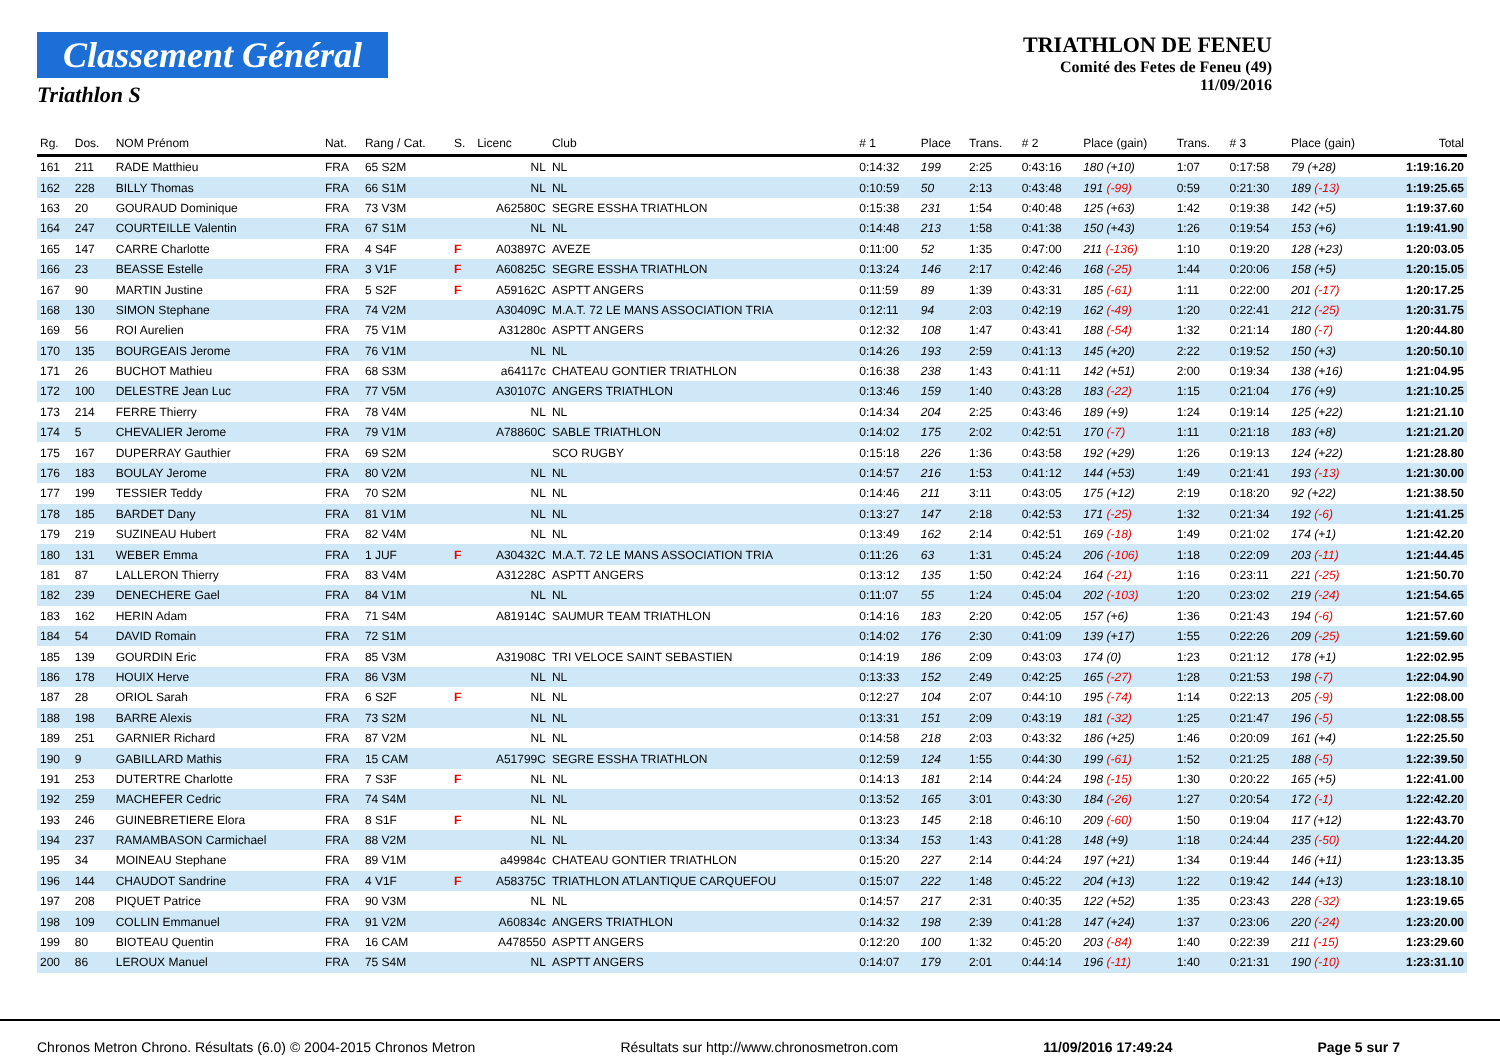Classement Général
Triathlon S
TRIATHLON DE FENEU
Comité des Fetes de Feneu (49)
11/09/2016
| Rg. | Dos. | NOM Prénom | Nat. | Rang / Cat. | S. | Licenc | Club | # 1 | Place | Trans. | # 2 | Place (gain) | Trans. | # 3 | Place (gain) | Total |
| --- | --- | --- | --- | --- | --- | --- | --- | --- | --- | --- | --- | --- | --- | --- | --- | --- |
| 161 | 211 | RADE Matthieu | FRA | 65 S2M | | NL | NL | 0:14:32 | 199 | 2:25 | 0:43:16 | 180 (+10) | 1:07 | 0:17:58 | 79 (+28) | 1:19:16.20 |
| 162 | 228 | BILLY Thomas | FRA | 66 S1M | | NL | NL | 0:10:59 | 50 | 2:13 | 0:43:48 | 191 (-99) | 0:59 | 0:21:30 | 189 (-13) | 1:19:25.65 |
| 163 | 20 | GOURAUD Dominique | FRA | 73 V3M | | A62580C | SEGRE ESSHA TRIATHLON | 0:15:38 | 231 | 1:54 | 0:40:48 | 125 (+63) | 1:42 | 0:19:38 | 142 (+5) | 1:19:37.60 |
| 164 | 247 | COURTEILLE Valentin | FRA | 67 S1M | | NL | NL | 0:14:48 | 213 | 1:58 | 0:41:38 | 150 (+43) | 1:26 | 0:19:54 | 153 (+6) | 1:19:41.90 |
| 165 | 147 | CARRE Charlotte | FRA | 4 S4F | F | A03897C | AVEZE | 0:11:00 | 52 | 1:35 | 0:47:00 | 211 (-136) | 1:10 | 0:19:20 | 128 (+23) | 1:20:03.05 |
| 166 | 23 | BEASSE Estelle | FRA | 3 V1F | F | A60825C | SEGRE ESSHA TRIATHLON | 0:13:24 | 146 | 2:17 | 0:42:46 | 168 (-25) | 1:44 | 0:20:06 | 158 (+5) | 1:20:15.05 |
| 167 | 90 | MARTIN Justine | FRA | 5 S2F | F | A59162C | ASPTT ANGERS | 0:11:59 | 89 | 1:39 | 0:43:31 | 185 (-61) | 1:11 | 0:22:00 | 201 (-17) | 1:20:17.25 |
| 168 | 130 | SIMON Stephane | FRA | 74 V2M | | A30409C | M.A.T. 72 LE MANS ASSOCIATION TRIA | 0:12:11 | 94 | 2:03 | 0:42:19 | 162 (-49) | 1:20 | 0:22:41 | 212 (-25) | 1:20:31.75 |
| 169 | 56 | ROI Aurelien | FRA | 75 V1M | | A31280c | ASPTT ANGERS | 0:12:32 | 108 | 1:47 | 0:43:41 | 188 (-54) | 1:32 | 0:21:14 | 180 (-7) | 1:20:44.80 |
| 170 | 135 | BOURGEAIS Jerome | FRA | 76 V1M | | NL | NL | 0:14:26 | 193 | 2:59 | 0:41:13 | 145 (+20) | 2:22 | 0:19:52 | 150 (+3) | 1:20:50.10 |
| 171 | 26 | BUCHOT Mathieu | FRA | 68 S3M | | a64117c | CHATEAU GONTIER TRIATHLON | 0:16:38 | 238 | 1:43 | 0:41:11 | 142 (+51) | 2:00 | 0:19:34 | 138 (+16) | 1:21:04.95 |
| 172 | 100 | DELESTRE Jean Luc | FRA | 77 V5M | | A30107C | ANGERS TRIATHLON | 0:13:46 | 159 | 1:40 | 0:43:28 | 183 (-22) | 1:15 | 0:21:04 | 176 (+9) | 1:21:10.25 |
| 173 | 214 | FERRE Thierry | FRA | 78 V4M | | NL | NL | 0:14:34 | 204 | 2:25 | 0:43:46 | 189 (+9) | 1:24 | 0:19:14 | 125 (+22) | 1:21:21.10 |
| 174 | 5 | CHEVALIER Jerome | FRA | 79 V1M | | A78860C | SABLE TRIATHLON | 0:14:02 | 175 | 2:02 | 0:42:51 | 170 (-7) | 1:11 | 0:21:18 | 183 (+8) | 1:21:21.20 |
| 175 | 167 | DUPERRAY Gauthier | FRA | 69 S2M | | | SCO RUGBY | 0:15:18 | 226 | 1:36 | 0:43:58 | 192 (+29) | 1:26 | 0:19:13 | 124 (+22) | 1:21:28.80 |
| 176 | 183 | BOULAY Jerome | FRA | 80 V2M | | NL | NL | 0:14:57 | 216 | 1:53 | 0:41:12 | 144 (+53) | 1:49 | 0:21:41 | 193 (-13) | 1:21:30.00 |
| 177 | 199 | TESSIER Teddy | FRA | 70 S2M | | NL | NL | 0:14:46 | 211 | 3:11 | 0:43:05 | 175 (+12) | 2:19 | 0:18:20 | 92 (+22) | 1:21:38.50 |
| 178 | 185 | BARDET Dany | FRA | 81 V1M | | NL | NL | 0:13:27 | 147 | 2:18 | 0:42:53 | 171 (-25) | 1:32 | 0:21:34 | 192 (-6) | 1:21:41.25 |
| 179 | 219 | SUZINEAU Hubert | FRA | 82 V4M | | NL | NL | 0:13:49 | 162 | 2:14 | 0:42:51 | 169 (-18) | 1:49 | 0:21:02 | 174 (+1) | 1:21:42.20 |
| 180 | 131 | WEBER Emma | FRA | 1 JUF | F | A30432C | M.A.T. 72 LE MANS ASSOCIATION TRIA | 0:11:26 | 63 | 1:31 | 0:45:24 | 206 (-106) | 1:18 | 0:22:09 | 203 (-11) | 1:21:44.45 |
| 181 | 87 | LALLERON Thierry | FRA | 83 V4M | | A31228C | ASPTT ANGERS | 0:13:12 | 135 | 1:50 | 0:42:24 | 164 (-21) | 1:16 | 0:23:11 | 221 (-25) | 1:21:50.70 |
| 182 | 239 | DENECHERE Gael | FRA | 84 V1M | | NL | NL | 0:11:07 | 55 | 1:24 | 0:45:04 | 202 (-103) | 1:20 | 0:23:02 | 219 (-24) | 1:21:54.65 |
| 183 | 162 | HERIN Adam | FRA | 71 S4M | | A81914C | SAUMUR TEAM TRIATHLON | 0:14:16 | 183 | 2:20 | 0:42:05 | 157 (+6) | 1:36 | 0:21:43 | 194 (-6) | 1:21:57.60 |
| 184 | 54 | DAVID Romain | FRA | 72 S1M | | | | 0:14:02 | 176 | 2:30 | 0:41:09 | 139 (+17) | 1:55 | 0:22:26 | 209 (-25) | 1:21:59.60 |
| 185 | 139 | GOURDIN Eric | FRA | 85 V3M | | A31908C | TRI VELOCE SAINT SEBASTIEN | 0:14:19 | 186 | 2:09 | 0:43:03 | 174 (0) | 1:23 | 0:21:12 | 178 (+1) | 1:22:02.95 |
| 186 | 178 | HOUIX Herve | FRA | 86 V3M | | NL | NL | 0:13:33 | 152 | 2:49 | 0:42:25 | 165 (-27) | 1:28 | 0:21:53 | 198 (-7) | 1:22:04.90 |
| 187 | 28 | ORIOL Sarah | FRA | 6 S2F | F | NL | NL | 0:12:27 | 104 | 2:07 | 0:44:10 | 195 (-74) | 1:14 | 0:22:13 | 205 (-9) | 1:22:08.00 |
| 188 | 198 | BARRE Alexis | FRA | 73 S2M | | NL | NL | 0:13:31 | 151 | 2:09 | 0:43:19 | 181 (-32) | 1:25 | 0:21:47 | 196 (-5) | 1:22:08.55 |
| 189 | 251 | GARNIER Richard | FRA | 87 V2M | | NL | NL | 0:14:58 | 218 | 2:03 | 0:43:32 | 186 (+25) | 1:46 | 0:20:09 | 161 (+4) | 1:22:25.50 |
| 190 | 9 | GABILLARD Mathis | FRA | 15 CAM | | A51799C | SEGRE ESSHA TRIATHLON | 0:12:59 | 124 | 1:55 | 0:44:30 | 199 (-61) | 1:52 | 0:21:25 | 188 (-5) | 1:22:39.50 |
| 191 | 253 | DUTERTRE Charlotte | FRA | 7 S3F | F | NL | NL | 0:14:13 | 181 | 2:14 | 0:44:24 | 198 (-15) | 1:30 | 0:20:22 | 165 (+5) | 1:22:41.00 |
| 192 | 259 | MACHEFER Cedric | FRA | 74 S4M | | NL | NL | 0:13:52 | 165 | 3:01 | 0:43:30 | 184 (-26) | 1:27 | 0:20:54 | 172 (-1) | 1:22:42.20 |
| 193 | 246 | GUINEBRETIERE Elora | FRA | 8 S1F | F | NL | NL | 0:13:23 | 145 | 2:18 | 0:46:10 | 209 (-60) | 1:50 | 0:19:04 | 117 (+12) | 1:22:43.70 |
| 194 | 237 | RAMAMBASON Carmichael | FRA | 88 V2M | | NL | NL | 0:13:34 | 153 | 1:43 | 0:41:28 | 148 (+9) | 1:18 | 0:24:44 | 235 (-50) | 1:22:44.20 |
| 195 | 34 | MOINEAU Stephane | FRA | 89 V1M | | a49984c | CHATEAU GONTIER TRIATHLON | 0:15:20 | 227 | 2:14 | 0:44:24 | 197 (+21) | 1:34 | 0:19:44 | 146 (+11) | 1:23:13.35 |
| 196 | 144 | CHAUDOT Sandrine | FRA | 4 V1F | F | A58375C | TRIATHLON ATLANTIQUE CARQUEFOU | 0:15:07 | 222 | 1:48 | 0:45:22 | 204 (+13) | 1:22 | 0:19:42 | 144 (+13) | 1:23:18.10 |
| 197 | 208 | PIQUET Patrice | FRA | 90 V3M | | NL | NL | 0:14:57 | 217 | 2:31 | 0:40:35 | 122 (+52) | 1:35 | 0:23:43 | 228 (-32) | 1:23:19.65 |
| 198 | 109 | COLLIN Emmanuel | FRA | 91 V2M | | A60834c | ANGERS TRIATHLON | 0:14:32 | 198 | 2:39 | 0:41:28 | 147 (+24) | 1:37 | 0:23:06 | 220 (-24) | 1:23:20.00 |
| 199 | 80 | BIOTEAU Quentin | FRA | 16 CAM | | A478550 | ASPTT ANGERS | 0:12:20 | 100 | 1:32 | 0:45:20 | 203 (-84) | 1:40 | 0:22:39 | 211 (-15) | 1:23:29.60 |
| 200 | 86 | LEROUX Manuel | FRA | 75 S4M | | NL | ASPTT ANGERS | 0:14:07 | 179 | 2:01 | 0:44:14 | 196 (-11) | 1:40 | 0:21:31 | 190 (-10) | 1:23:31.10 |
Chronos Metron Chrono. Résultats (6.0) © 2004-2015 Chronos Metron Résultats sur http://www.chronosmetron.com 11/09/2016 17:49:24 Page 5 sur 7